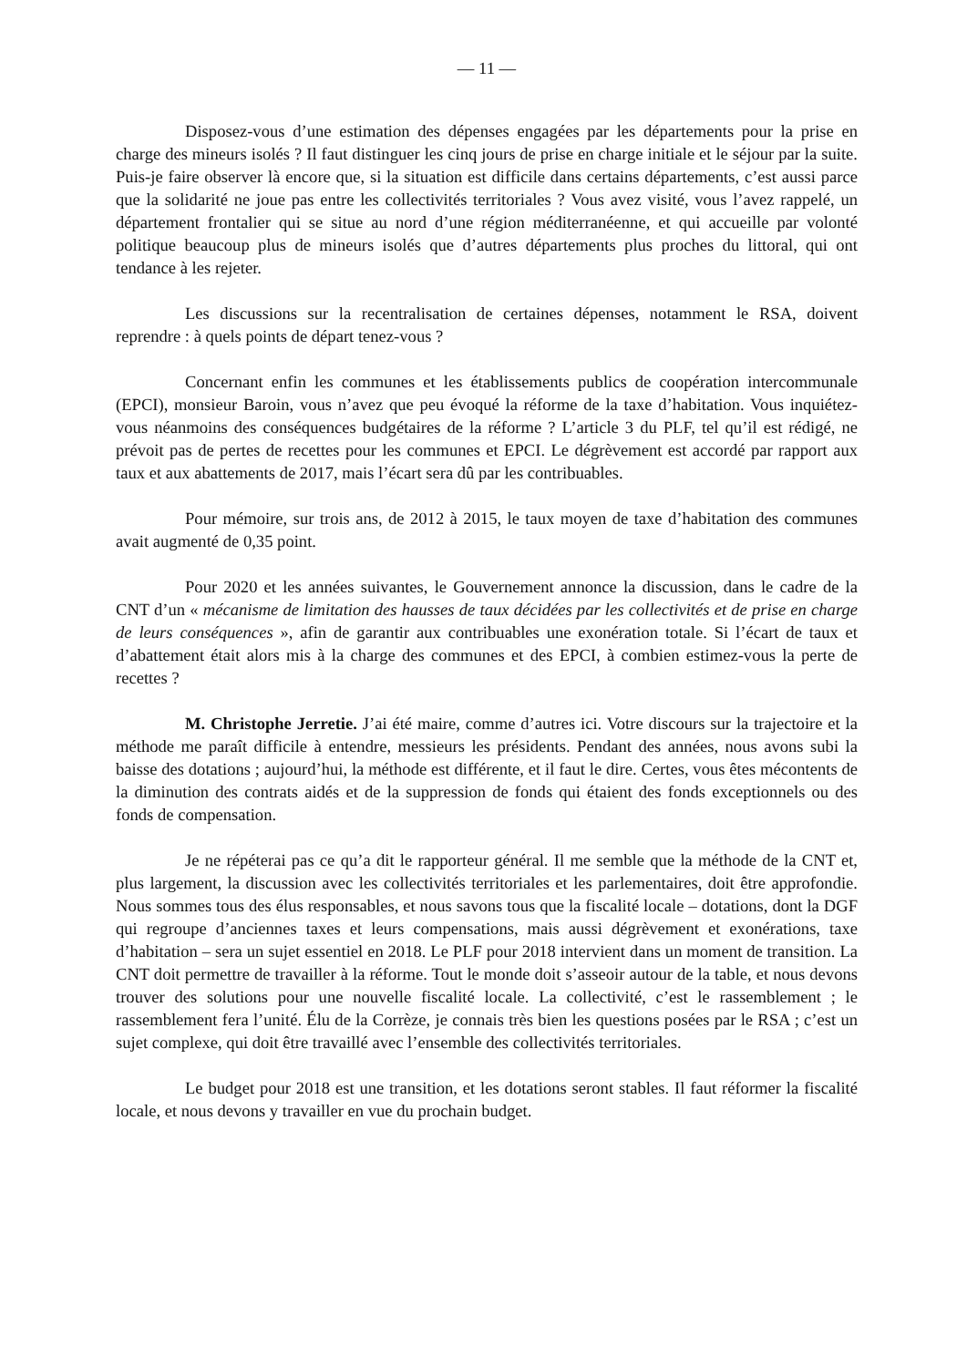— 11 —
Disposez-vous d’une estimation des dépenses engagées par les départements pour la prise en charge des mineurs isolés ? Il faut distinguer les cinq jours de prise en charge initiale et le séjour par la suite. Puis-je faire observer là encore que, si la situation est difficile dans certains départements, c’est aussi parce que la solidarité ne joue pas entre les collectivités territoriales ? Vous avez visité, vous l’avez rappelé, un département frontalier qui se situe au nord d’une région méditerranéenne, et qui accueille par volonté politique beaucoup plus de mineurs isolés que d’autres départements plus proches du littoral, qui ont tendance à les rejeter.
Les discussions sur la recentralisation de certaines dépenses, notamment le RSA, doivent reprendre : à quels points de départ tenez-vous ?
Concernant enfin les communes et les établissements publics de coopération intercommunale (EPCI), monsieur Baroin, vous n’avez que peu évoqué la réforme de la taxe d’habitation. Vous inquiétez-vous néanmoins des conséquences budgétaires de la réforme ? L’article 3 du PLF, tel qu’il est rédigé, ne prévoit pas de pertes de recettes pour les communes et EPCI. Le dégrèvement est accordé par rapport aux taux et aux abattements de 2017, mais l’écart sera dû par les contribuables.
Pour mémoire, sur trois ans, de 2012 à 2015, le taux moyen de taxe d’habitation des communes avait augmenté de 0,35 point.
Pour 2020 et les années suivantes, le Gouvernement annonce la discussion, dans le cadre de la CNT d’un « mécanisme de limitation des hausses de taux décidées par les collectivités et de prise en charge de leurs conséquences », afin de garantir aux contribuables une exonération totale. Si l’écart de taux et d’abattement était alors mis à la charge des communes et des EPCI, à combien estimez-vous la perte de recettes ?
M. Christophe Jerretie. J’ai été maire, comme d’autres ici. Votre discours sur la trajectoire et la méthode me paraît difficile à entendre, messieurs les présidents. Pendant des années, nous avons subi la baisse des dotations ; aujourd’hui, la méthode est différente, et il faut le dire. Certes, vous êtes mécontents de la diminution des contrats aidés et de la suppression de fonds qui étaient des fonds exceptionnels ou des fonds de compensation.
Je ne répéterai pas ce qu’a dit le rapporteur général. Il me semble que la méthode de la CNT et, plus largement, la discussion avec les collectivités territoriales et les parlementaires, doit être approfondie. Nous sommes tous des élus responsables, et nous savons tous que la fiscalité locale – dotations, dont la DGF qui regroupe d’anciennes taxes et leurs compensations, mais aussi dégrèvement et exonérations, taxe d’habitation – sera un sujet essentiel en 2018. Le PLF pour 2018 intervient dans un moment de transition. La CNT doit permettre de travailler à la réforme. Tout le monde doit s’asseoir autour de la table, et nous devons trouver des solutions pour une nouvelle fiscalité locale. La collectivité, c’est le rassemblement ; le rassemblement fera l’unité. Élu de la Corrèze, je connais très bien les questions posées par le RSA ; c’est un sujet complexe, qui doit être travaillé avec l’ensemble des collectivités territoriales.
Le budget pour 2018 est une transition, et les dotations seront stables. Il faut réformer la fiscalité locale, et nous devons y travailler en vue du prochain budget.